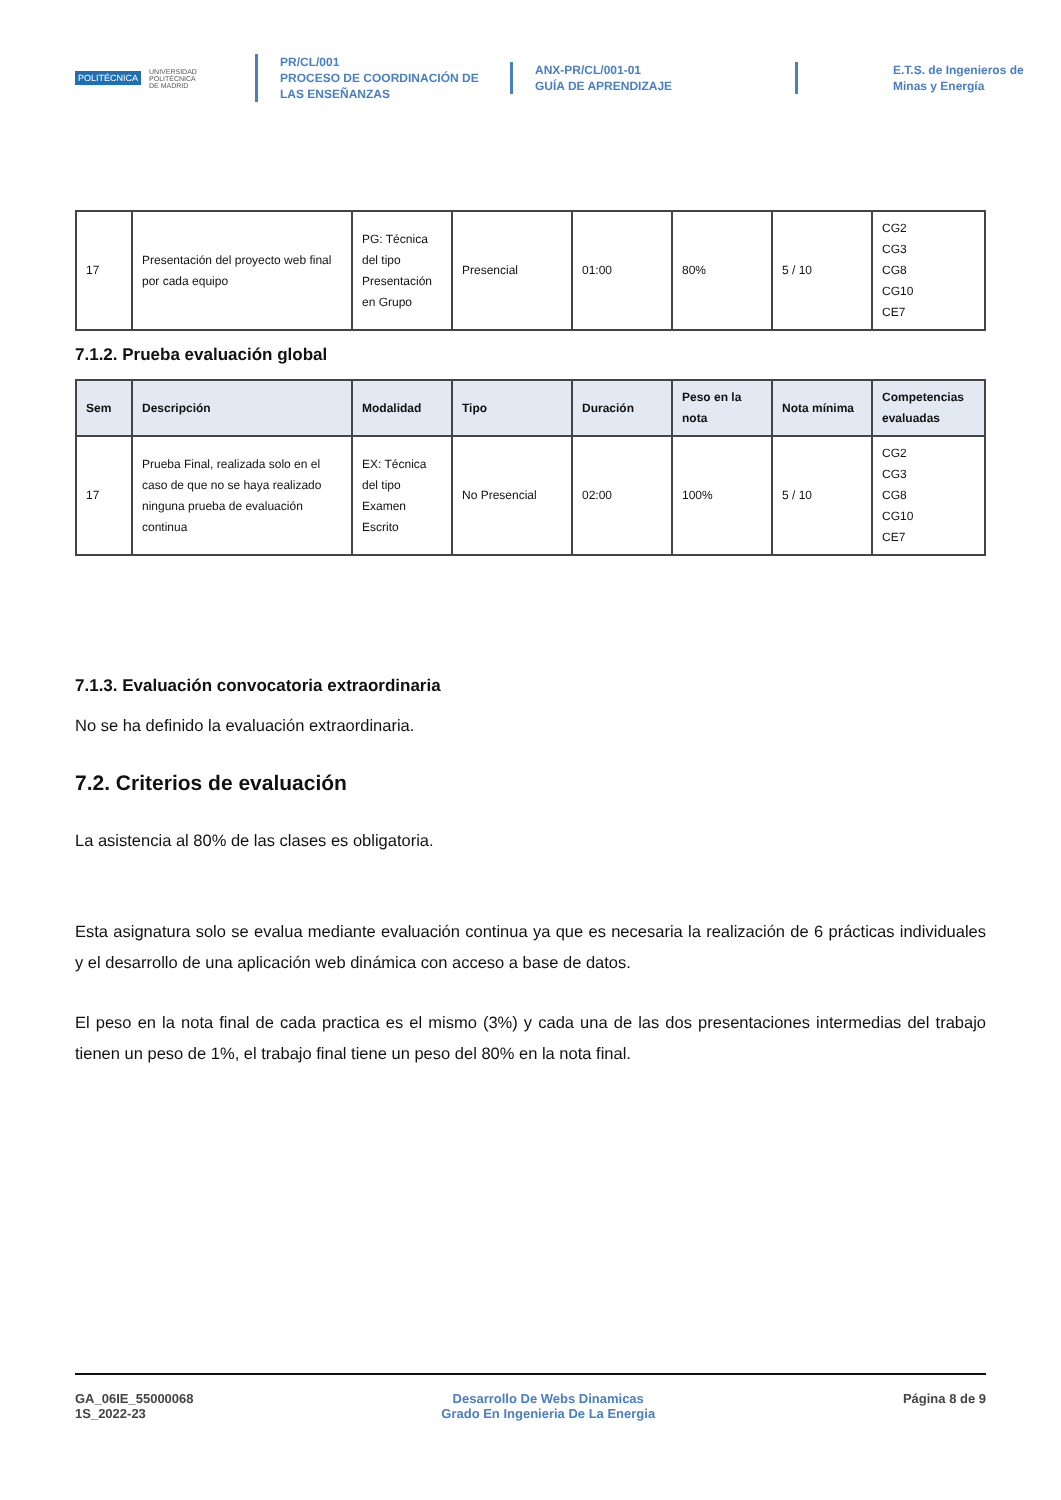POLITÉCNICA UNIVERSIDAD
POLITÉCNICA
DE MADRID
PR/CL/001
PROCESO DE COORDINACIÓN DE
LAS ENSEÑANZAS
ANX-PR/CL/001-01
GUÍA DE APRENDIZAJE
E.T.S. de Ingenieros de
Minas y Energía
| 17 | Presentación del proyecto web final por cada equipo | PG: Técnica del tipo Presentación en Grupo | Presencial | 01:00 | 80% | 5 / 10 | CG2 CG3 CG8 CG10 CE7 |
7.1.2. Prueba evaluación global
| Sem | Descripción | Modalidad | Tipo | Duración | Peso en la nota | Nota mínima | Competencias evaluadas |
| --- | --- | --- | --- | --- | --- | --- | --- |
| 17 | Prueba Final, realizada solo en el caso de que no se haya realizado ninguna prueba de evaluación continua | EX: Técnica del tipo Examen Escrito | No Presencial | 02:00 | 100% | 5 / 10 | CG2 CG3 CG8 CG10 CE7 |
7.1.3. Evaluación convocatoria extraordinaria
No se ha definido la evaluación extraordinaria.
7.2. Criterios de evaluación
La asistencia al 80% de las clases es obligatoria.
Esta asignatura solo se evalua mediante evaluación continua ya que es necesaria la realización de 6 prácticas individuales y el desarrollo de una aplicación web dinámica con acceso a base de datos.
El peso en la nota final de cada practica es el mismo (3%) y cada una de las dos presentaciones intermedias del trabajo tienen un peso de 1%, el trabajo final tiene un peso del 80% en la nota final.
GA_06IE_55000068
1S_2022-23
Desarrollo De Webs Dinamicas
Grado En Ingenieria De La Energia
Página 8 de 9